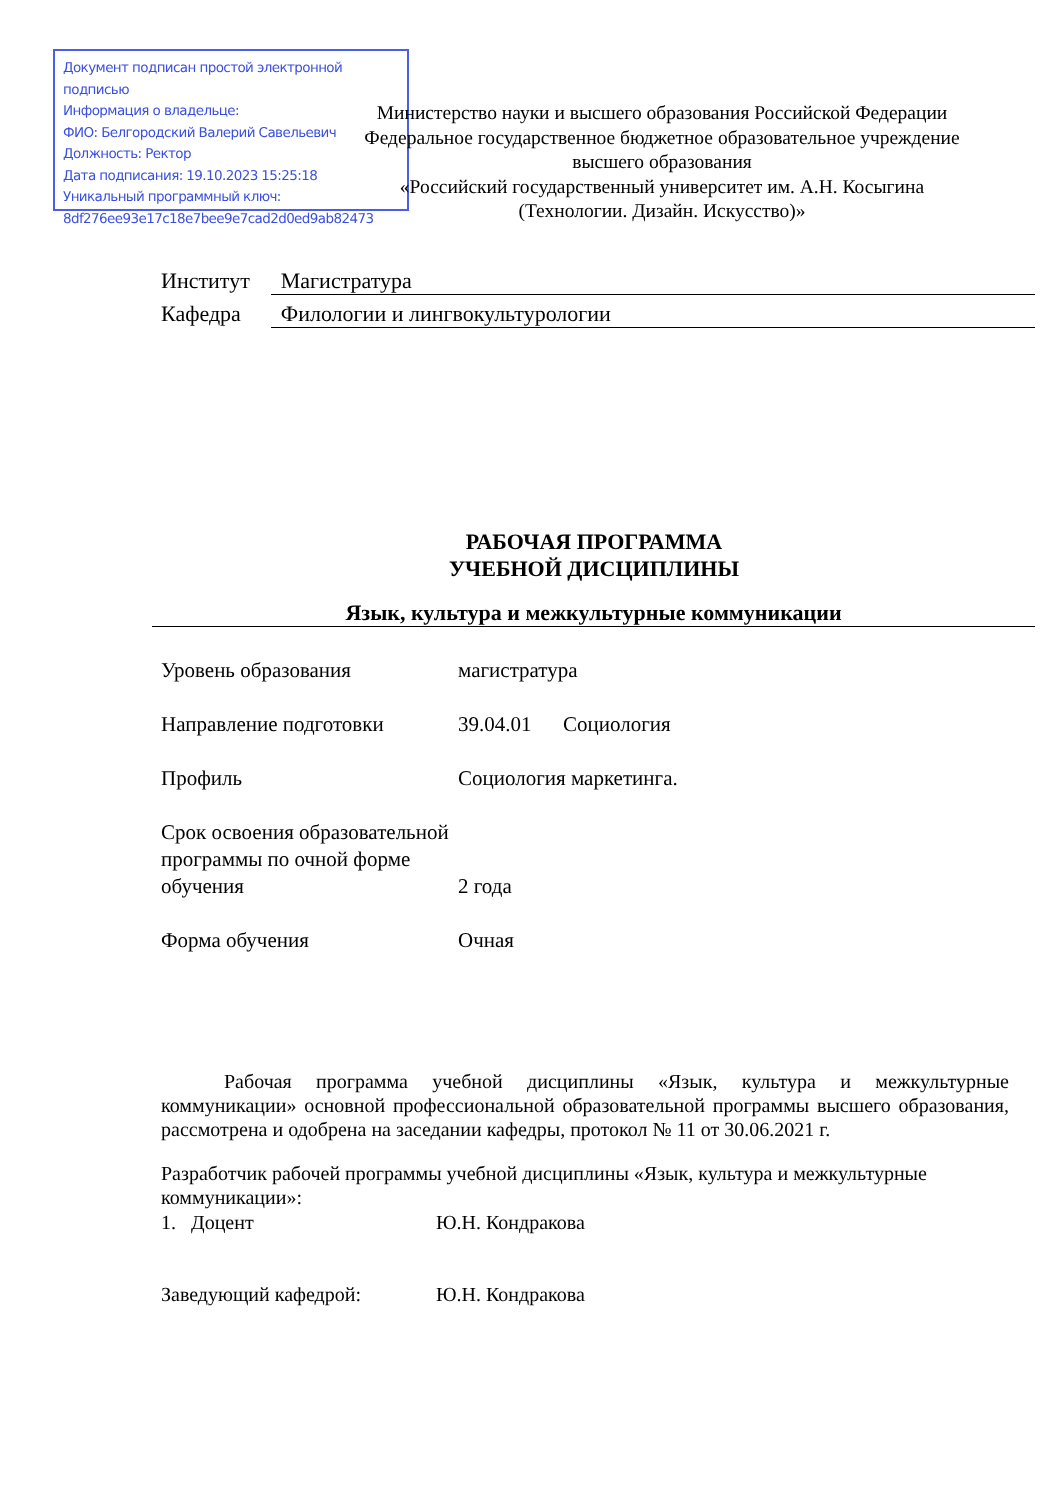Документ подписан простой электронной подписью
Информация о владельце:
ФИО: Белгородский Валерий Савельевич
Должность: Ректор
Дата подписания: 19.10.2023 15:25:18
Уникальный программный ключ:
8df276ee93e17c18e7bee9e7cad2d0ed9ab82473
Министерство науки и высшего образования Российской Федерации
Федеральное государственное бюджетное образовательное учреждение
высшего образования
«Российский государственный университет им. А.Н. Косыгина
(Технологии. Дизайн. Искусство)»
| Институт | Магистратура |
| Кафедра | Филологии и лингвокультурологии |
РАБОЧАЯ ПРОГРАММА
УЧЕБНОЙ ДИСЦИПЛИНЫ
Язык, культура и межкультурные коммуникации
| Уровень образования | магистратура |
| Направление подготовки | 39.04.01 Социология |
| Профиль | Социология маркетинга. |
| Срок освоения образовательной программы по очной форме обучения | 2 года |
| Форма обучения | Очная |
Рабочая программа учебной дисциплины «Язык, культура и межкультурные коммуникации» основной профессиональной образовательной программы высшего образования, рассмотрена и одобрена на заседании кафедры, протокол № 11 от 30.06.2021 г.
Разработчик рабочей программы учебной дисциплины «Язык, культура и межкультурные коммуникации»:
1. Доцент Ю.Н. Кондракова
Заведующий кафедрой: Ю.Н. Кондракова